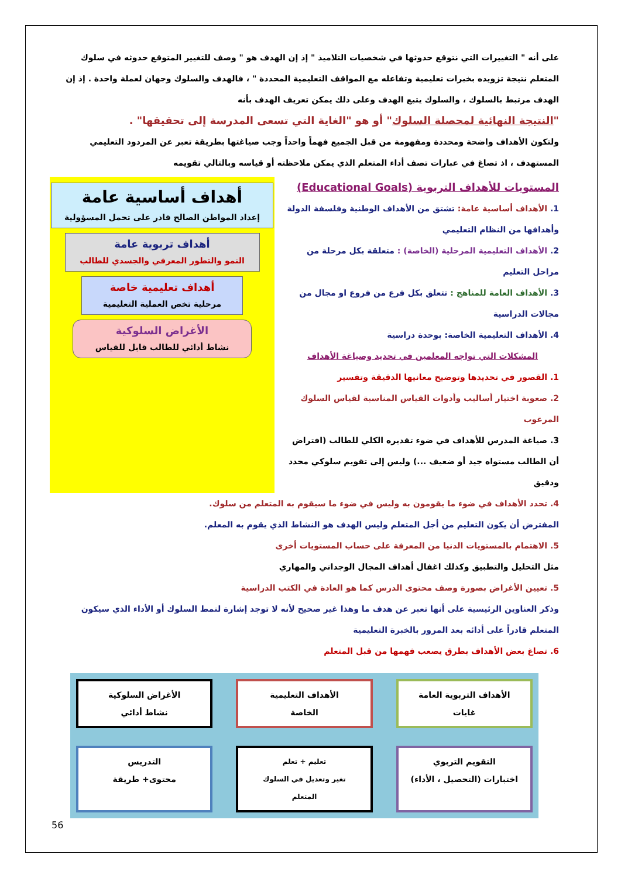على أنه " التغييرات التي نتوقع حدوثها في شخصيات التلاميذ " إذ إن الهدف هو " وصف للتغيير المتوقع حدوثه في سلوك المتعلم نتيجة تزويده بخبرات تعليمية وتفاعله مع المواقف التعليمية المحددة " ، فالهدف والسلوك وجهان لعملة واحدة . إذ إن الهدف مرتبط بالسلوك ، والسلوك يتبع الهدف وعلى ذلك يمكن تعريف الهدف بأنه
"النتيجة النهائية لمحصلة السلوك" أو هو "الغاية التي تسعى المدرسة إلى تحقيقها" .
ولتكون الأهداف واضحة ومحددة ومفهومة من قبل الجميع فهماً واحداً وجب صياغتها بطريقة تعبر عن المردود التعليمي المستهدف ، اذ تصاغ في عبارات تصف أداء المتعلم الذي يمكن ملاحظته أو قياسه وبالتالي تقويمه
المستويات للأهداف التربوية (Educational Goals)
1. الأهداف أساسية عامة: تشتق من الأهداف الوطنية وفلسفة الدولة وأهدافها من النظام التعليمي
2. الأهداف التعليمية المرحلية (الخاصة) : متعلقة بكل مرحلة من مراحل التعليم
3. الأهداف العامة للمناهج : تتعلق بكل فرع من فروع او مجال من مجالات الدراسية
4. الأهداف التعليمية الخاصة: بوحدة دراسية
المشكلات التي تواجه المعلمين في تحديد وصياغة الأهداف
1. القصور في تحديدها وتوضيح معانيها الدقيقة وتفسير
2. صعوبة اختيار أساليب وأدوات القياس المناسبة لقياس السلوك المرغوب
3. صياغة المدرس للأهداف في ضوء تقديره الكلي للطالب (افتراض أن الطالب مستواه جيد أو ضعيف ...) وليس إلى تقويم سلوكي محدد ودقيق
أهداف أساسية عامة
إعداد المواطن الصالح قادر على تحمل المسؤولية
أهداف تربوية عامة
النمو والتطور المعرفي والجسدي للطالب
أهداف تعليمية خاصة
مرحلية تخص العملية التعليمية
الأغراض السلوكية
نشاط أدائي للطالب قابل للقياس
4. تحدد الأهداف في ضوء ما يقومون به وليس في ضوء ما سيقوم به المتعلم من سلوك.
المفترض أن يكون التعليم من أجل المتعلم وليس الهدف هو النشاط الذي يقوم به المعلم.
5. الاهتمام بالمستويات الدنيا من المعرفة على حساب المستويات أخرى
مثل التحليل والتطبيق وكذلك اغفال أهداف المجال الوجداني والمهاري
5. تعيين الأغراض بصورة وصف محتوى الدرس كما هو العادة في الكتب الدراسية
وذكر العناوين الرئيسية على أنها تعبر عن هدف ما وهذا غير صحيح لأنه لا توجد إشارة لنمط السلوك أو الأداء الذي سيكون المتعلم قادراً على أدائه بعد المرور بالخبرة التعليمية
6. تصاغ بعض الأهداف بطرق يصعب فهمها من قبل المتعلم
الأهداف التربوية العامة
غايات
الأهداف التعليمية
الخاصة
الأغراض السلوكية
نشاط أدائي
التقويم التربوي
اختبارات (التحصيل ، الأداء)
تعليم + تعلم
تغير وتعديل في السلوك
المتعلم
التدريس
محتوى+ طريقة
56